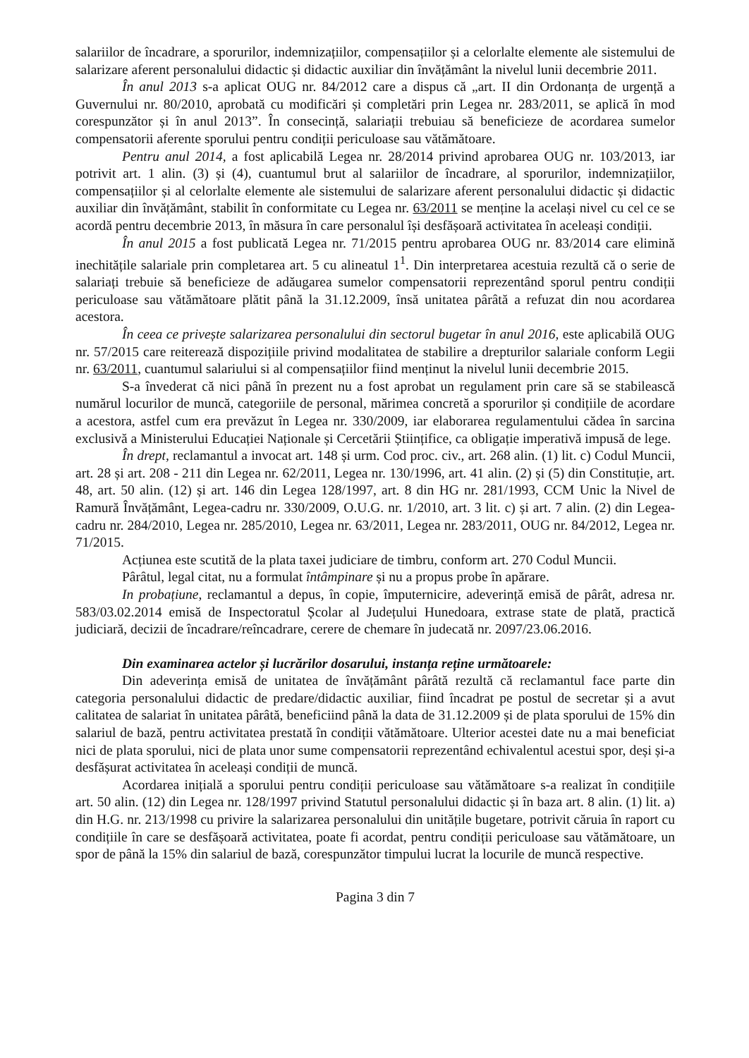salariilor de încadrare, a sporurilor, indemnizațiilor, compensațiilor și a celorlalte elemente ale sistemului de salarizare aferent personalului didactic și didactic auxiliar din învățământ la nivelul lunii decembrie 2011.
În anul 2013 s-a aplicat OUG nr. 84/2012 care a dispus că „art. II din Ordonanța de urgență a Guvernului nr. 80/2010, aprobată cu modificări și completări prin Legea nr. 283/2011, se aplică în mod corespunzător și în anul 2013”. În consecință, salariații trebuiau să beneficieze de acordarea sumelor compensatorii aferente sporului pentru condiții periculoase sau vătămătoare.
Pentru anul 2014, a fost aplicabilă Legea nr. 28/2014 privind aprobarea OUG nr. 103/2013, iar potrivit art. 1 alin. (3) și (4), cuantumul brut al salariilor de încadrare, al sporurilor, indemnizațiilor, compensațiilor și al celorlalte elemente ale sistemului de salarizare aferent personalului didactic și didactic auxiliar din învățământ, stabilit în conformitate cu Legea nr. 63/2011 se menține la același nivel cu cel ce se acordă pentru decembrie 2013, în măsura în care personalul își desfășoară activitatea în aceleași condiții.
În anul 2015 a fost publicată Legea nr. 71/2015 pentru aprobarea OUG nr. 83/2014 care elimină inechitățile salariale prin completarea art. 5 cu alineatul 1<sup>1</sup>. Din interpretarea acestuia rezultă că o serie de salariați trebuie să beneficieze de adăugarea sumelor compensatorii reprezentând sporul pentru condiții periculoase sau vătămătoare plătit până la 31.12.2009, însă unitatea pârâtă a refuzat din nou acordarea acestora.
În ceea ce privește salarizarea personalului din sectorul bugetar în anul 2016, este aplicabilă OUG nr. 57/2015 care reiterează dispozițiile privind modalitatea de stabilire a drepturilor salariale conform Legii nr. 63/2011, cuantumul salariului si al compensațiilor fiind menținut la nivelul lunii decembrie 2015.
S-a învederat că nici până în prezent nu a fost aprobat un regulament prin care să se stabilească numărul locurilor de muncă, categoriile de personal, mărimea concretă a sporurilor și condițiile de acordare a acestora, astfel cum era prevăzut în Legea nr. 330/2009, iar elaborarea regulamentului cădea în sarcina exclusivă a Ministerului Educației Naționale și Cercetării Științifice, ca obligație imperativă impusă de lege.
În drept, reclamantul a invocat art. 148 și urm. Cod proc. civ., art. 268 alin. (1) lit. c) Codul Muncii, art. 28 și art. 208 - 211 din Legea nr. 62/2011, Legea nr. 130/1996, art. 41 alin. (2) și (5) din Constituție, art. 48, art. 50 alin. (12) și art. 146 din Legea 128/1997, art. 8 din HG nr. 281/1993, CCM Unic la Nivel de Ramură Învățământ, Legea-cadru nr. 330/2009, O.U.G. nr. 1/2010, art. 3 lit. c) și art. 7 alin. (2) din Legea-cadru nr. 284/2010, Legea nr. 285/2010, Legea nr. 63/2011, Legea nr. 283/2011, OUG nr. 84/2012, Legea nr. 71/2015.
Acțiunea este scutită de la plata taxei judiciare de timbru, conform art. 270 Codul Muncii.
Pârâtul, legal citat, nu a formulat întâmpinare și nu a propus probe în apărare.
In probațiune, reclamantul a depus, în copie, împuternicire, adeverință emisă de pârât, adresa nr. 583/03.02.2014 emisă de Inspectoratul Școlar al Județului Hunedoara, extrase state de plată, practică judiciară, decizii de încadrare/reîncadrare, cerere de chemare în judecată nr. 2097/23.06.2016.
Din examinarea actelor și lucrărilor dosarului, instanța reține următoarele:
Din adeverința emisă de unitatea de învățământ pârâtă rezultă că reclamantul face parte din categoria personalului didactic de predare/didactic auxiliar, fiind încadrat pe postul de secretar și a avut calitatea de salariat în unitatea pârâtă, beneficiind până la data de 31.12.2009 și de plata sporului de 15% din salariul de bază, pentru activitatea prestată în condiții vătămătoare. Ulterior acestei date nu a mai beneficiat nici de plata sporului, nici de plata unor sume compensatorii reprezentând echivalentul acestui spor, deși și-a desfășurat activitatea în aceleași condiții de muncă.
Acordarea inițială a sporului pentru condiții periculoase sau vătămătoare s-a realizat în condițiile art. 50 alin. (12) din Legea nr. 128/1997 privind Statutul personalului didactic și în baza art. 8 alin. (1) lit. a) din H.G. nr. 213/1998 cu privire la salarizarea personalului din unitățile bugetare, potrivit căruia în raport cu condițiile în care se desfășoară activitatea, poate fi acordat, pentru condiții periculoase sau vătămătoare, un spor de până la 15% din salariul de bază, corespunzător timpului lucrat la locurile de muncă respective.
Pagina 3 din 7